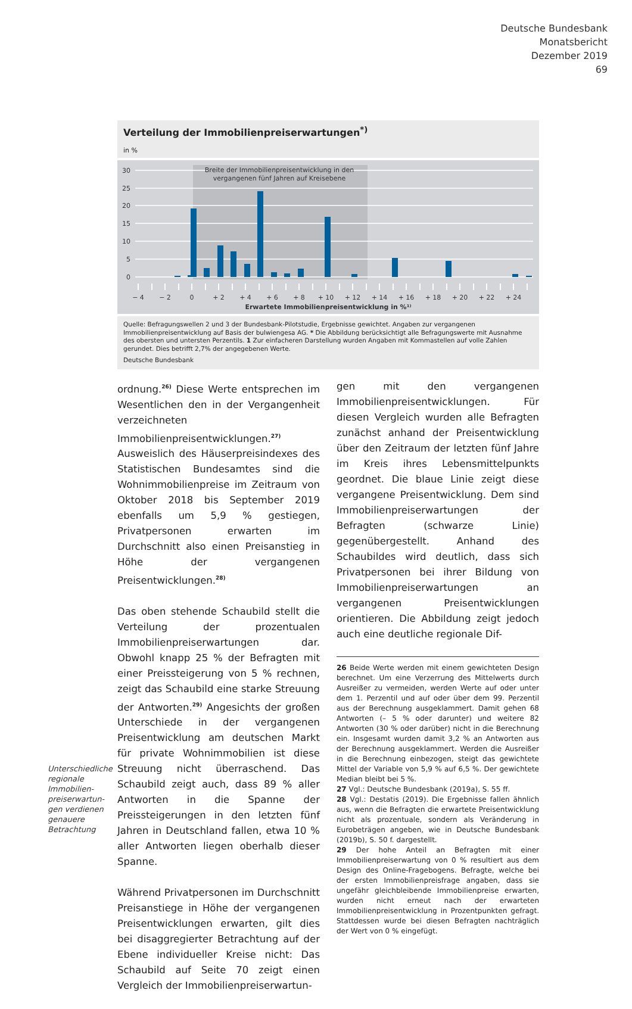Deutsche Bundesbank
Monatsbericht
Dezember 2019
69
Verteilung der Immobilienpreiserwartungen<sup>*)</sup>
in %
Breite der Immobilienpreisentwicklung in den
vergangenen fünf Jahren auf Kreisebene
30
25
20
15
10
5
0
− 4
− 2
0
+ 2
+ 4
+ 6
+ 8
+ 10
+ 12
+ 14
+ 16
+ 18
+ 20
+ 22
+ 24
Erwartete Immobilienpreisentwicklung in %¹⁾
Quelle: Befragungswellen 2 und 3 der Bundesbank-Pilotstudie, Ergebnisse gewichtet. Angaben zur vergangenen Immobilienpreisentwicklung auf Basis der bulwiengesa AG. * Die Abbildung berücksichtigt alle Befragungswerte mit Ausnahme des obersten und untersten Perzentils. 1 Zur einfacheren Darstellung wurden Angaben mit Kommastellen auf volle Zahlen gerundet. Dies betrifft 2,7% der angegebenen Werte.
Deutsche Bundesbank
Unterschiedliche regionale Immobilien­preiserwartun­gen verdienen genauere Betrachtung
ordnung.<sup>26)</sup> Diese Werte entsprechen im Wesentlichen den in der Vergangenheit verzeichneten Immobilienpreisentwicklungen.<sup>27)</sup> Ausweislich des Häuserpreisindexes des Statistischen Bundesamtes sind die Wohnimmobilienpreise im Zeitraum von Oktober 2018 bis September 2019 ebenfalls um 5,9 % gestiegen, Privatpersonen erwarten im Durchschnitt also einen Preisanstieg in Höhe der vergangenen Preisentwicklungen.<sup>28)</sup>
Das oben stehende Schaubild stellt die Verteilung der prozentualen Immobilienpreiserwartungen dar. Obwohl knapp 25 % der Befragten mit einer Preissteigerung von 5 % rechnen, zeigt das Schaubild eine starke Streuung der Antworten.<sup>29)</sup> Angesichts der großen Unterschiede in der vergangenen Preisentwicklung am deutschen Markt für private Wohnimmobilien ist diese Streuung nicht überraschend. Das Schaubild zeigt auch, dass 89 % aller Antworten in die Spanne der Preissteigerungen in den letzten fünf Jahren in Deutschland fallen, etwa 10 % aller Antworten liegen oberhalb dieser Spanne.
Während Privatpersonen im Durchschnitt Preisanstiege in Höhe der vergangenen Preisentwicklungen erwarten, gilt dies bei disaggregierter Betrachtung auf der Ebene individueller Kreise nicht: Das Schaubild auf Seite 70 zeigt einen Vergleich der Immobilienpreiserwartun-
gen mit den vergangenen Immobilienpreisentwicklungen. Für diesen Vergleich wurden alle Befragten zunächst anhand der Preisentwicklung über den Zeitraum der letzten fünf Jahre im Kreis ihres Lebensmittelpunkts geordnet. Die blaue Linie zeigt diese vergangene Preisentwicklung. Dem sind Immobilienpreiserwartungen der Befragten (schwarze Linie) gegenübergestellt. Anhand des Schaubildes wird deutlich, dass sich Privatpersonen bei ihrer Bildung von Immobilienpreiserwartungen an vergangenen Preisentwicklungen orientieren. Die Abbildung zeigt jedoch auch eine deutliche regionale Dif-
26 Beide Werte werden mit einem gewichteten Design berechnet. Um eine Verzerrung des Mittelwerts durch Ausreißer zu vermeiden, werden Werte auf oder unter dem 1. Perzentil und auf oder über dem 99. Perzentil aus der Berechnung ausgeklammert. Damit gehen 68 Antworten (– 5 % oder darunter) und weitere 82 Antworten (30 % oder darüber) nicht in die Berechnung ein. Insgesamt wurden damit 3,2 % an Antworten aus der Berechnung ausgeklammert. Werden die Ausreißer in die Berechnung einbezogen, steigt das gewichtete Mittel der Variable von 5,9 % auf 6,5 %. Der gewichtete Median bleibt bei 5 %.
27 Vgl.: Deutsche Bundesbank (2019a), S. 55 ff.
28 Vgl.: Destatis (2019). Die Ergebnisse fallen ähnlich aus, wenn die Befragten die erwartete Preisentwicklung nicht als prozentuale, sondern als Veränderung in Eurobeträgen angeben, wie in Deutsche Bundesbank (2019b), S. 50 f. dargestellt.
29 Der hohe Anteil an Befragten mit einer Immobilienpreiserwartung von 0 % resultiert aus dem Design des Online-Fragebogens. Befragte, welche bei der ersten Immobilienpreisfrage angaben, dass sie ungefähr gleichbleibende Immobilienpreise erwarten, wurden nicht erneut nach der erwarteten Immobilienpreisentwicklung in Prozentpunkten gefragt. Stattdessen wurde bei diesen Befragten nachträglich der Wert von 0 % eingefügt.